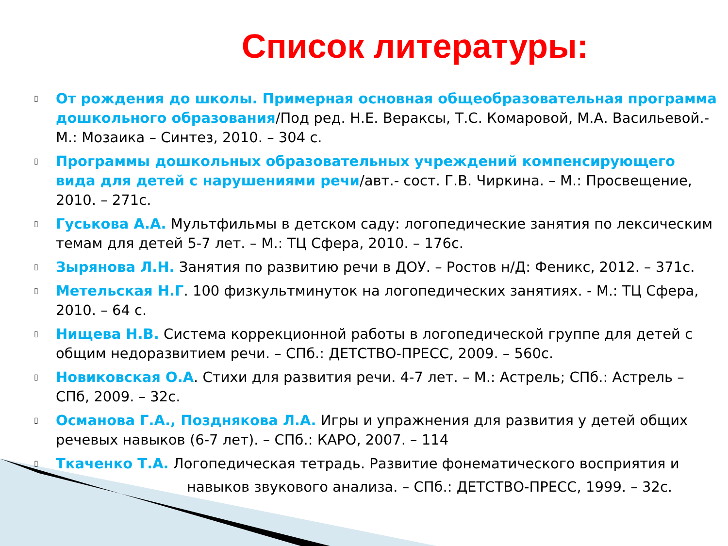Список литературы:
▯ От рождения до школы. Примерная основная общеобразовательная программа дошкольного образования/Под ред. Н.Е. Вераксы, Т.С. Комаровой, М.А. Васильевой.- М.: Мозаика – Синтез, 2010. – 304 с.
▯ Программы дошкольных образовательных учреждений компенсирующего вида для детей с нарушениями речи/авт.- сост. Г.В. Чиркина. – М.: Просвещение, 2010. – 271с.
▯ Гуськова А.А. Мультфильмы в детском саду: логопедические занятия по лексическим темам для детей 5-7 лет. – М.: ТЦ Сфера, 2010. – 176с.
▯ Зырянова Л.Н. Занятия по развитию речи в ДОУ. – Ростов н/Д: Феникс, 2012. – 371с.
▯ Метельская Н.Г. 100 физкультминуток на логопедических занятиях. - М.: ТЦ Сфера, 2010. – 64 с.
▯ Нищева Н.В. Система коррекционной работы в логопедической группе для детей с общим недоразвитием речи. – СПб.: ДЕТСТВО-ПРЕСС, 2009. – 560с.
▯ Новиковская О.А. Стихи для развития речи. 4-7 лет. – М.: Астрель; СПб.: Астрель – СПб, 2009. – 32с.
▯ Османова Г.А., Позднякова Л.А. Игры и упражнения для развития у детей общих речевых навыков (6-7 лет). – СПб.: КАРО, 2007. – 114
▯ Ткаченко Т.А. Логопедическая тетрадь. Развитие фонематического восприятия и
навыков звукового анализа. – СПб.: ДЕТСТВО-ПРЕСС, 1999. – 32с.